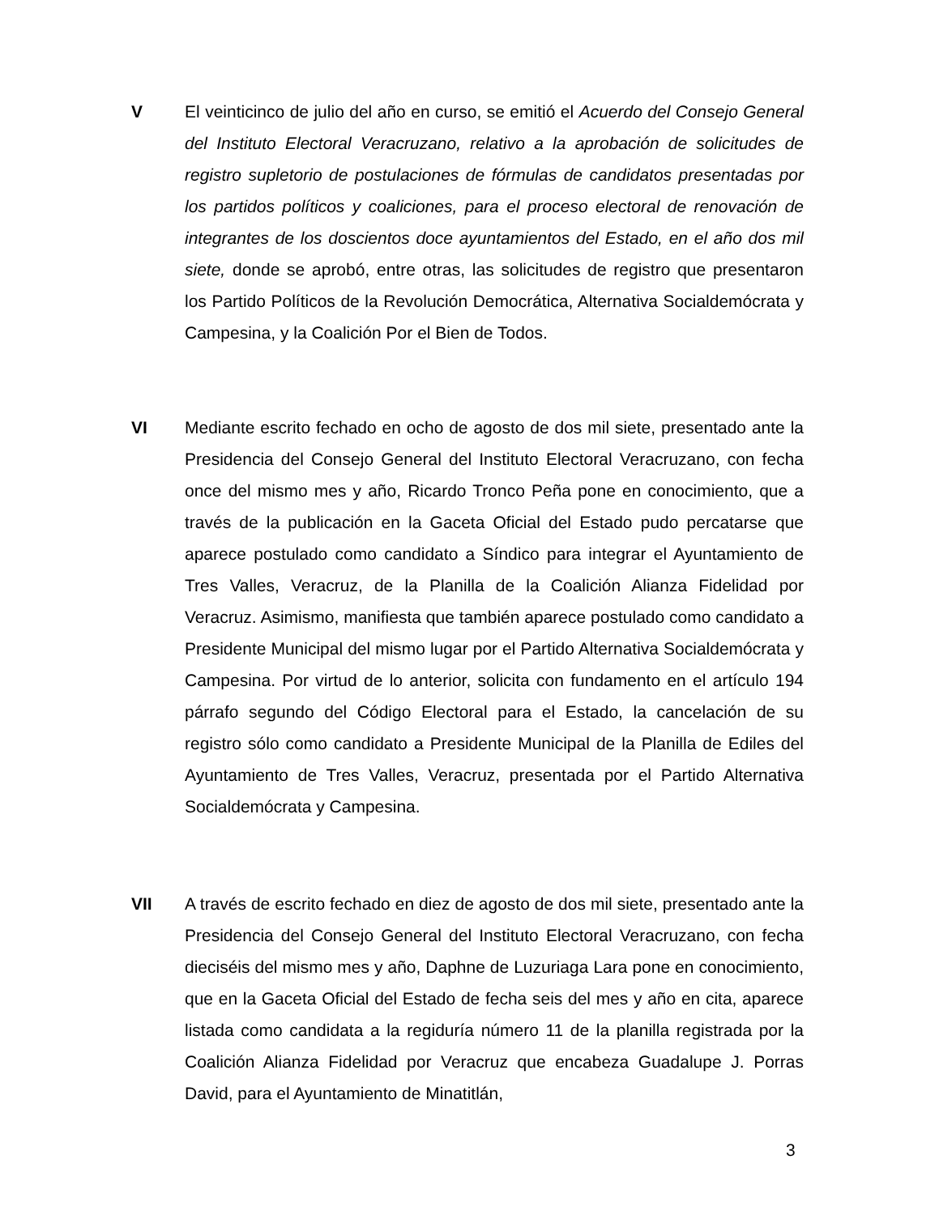V El veinticinco de julio del año en curso, se emitió el Acuerdo del Consejo General del Instituto Electoral Veracruzano, relativo a la aprobación de solicitudes de registro supletorio de postulaciones de fórmulas de candidatos presentadas por los partidos políticos y coaliciones, para el proceso electoral de renovación de integrantes de los doscientos doce ayuntamientos del Estado, en el año dos mil siete, donde se aprobó, entre otras, las solicitudes de registro que presentaron los Partido Políticos de la Revolución Democrática, Alternativa Socialdemócrata y Campesina, y la Coalición Por el Bien de Todos.
VI Mediante escrito fechado en ocho de agosto de dos mil siete, presentado ante la Presidencia del Consejo General del Instituto Electoral Veracruzano, con fecha once del mismo mes y año, Ricardo Tronco Peña pone en conocimiento, que a través de la publicación en la Gaceta Oficial del Estado pudo percatarse que aparece postulado como candidato a Síndico para integrar el Ayuntamiento de Tres Valles, Veracruz, de la Planilla de la Coalición Alianza Fidelidad por Veracruz. Asimismo, manifiesta que también aparece postulado como candidato a Presidente Municipal del mismo lugar por el Partido Alternativa Socialdemócrata y Campesina. Por virtud de lo anterior, solicita con fundamento en el artículo 194 párrafo segundo del Código Electoral para el Estado, la cancelación de su registro sólo como candidato a Presidente Municipal de la Planilla de Ediles del Ayuntamiento de Tres Valles, Veracruz, presentada por el Partido Alternativa Socialdemócrata y Campesina.
VII A través de escrito fechado en diez de agosto de dos mil siete, presentado ante la Presidencia del Consejo General del Instituto Electoral Veracruzano, con fecha dieciséis del mismo mes y año, Daphne de Luzuriaga Lara pone en conocimiento, que en la Gaceta Oficial del Estado de fecha seis del mes y año en cita, aparece listada como candidata a la regiduría número 11 de la planilla registrada por la Coalición Alianza Fidelidad por Veracruz que encabeza Guadalupe J. Porras David, para el Ayuntamiento de Minatitlán,
3